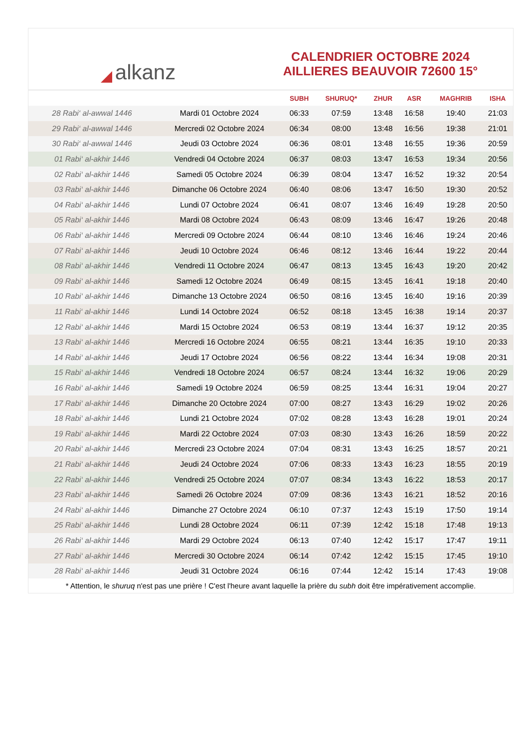◢ alkanz
CALENDRIER OCTOBRE 2024
AILLIERES BEAUVOIR 72600 15°
| | | SUBH | SHURUQ* | ZHUR | ASR | MAGHRIB | ISHA |
| --- | --- | --- | --- | --- | --- | --- | --- |
| 28 Rabi‘ al-awwal 1446 | Mardi 01 Octobre 2024 | 06:33 | 07:59 | 13:48 | 16:58 | 19:40 | 21:03 |
| 29 Rabi‘ al-awwal 1446 | Mercredi 02 Octobre 2024 | 06:34 | 08:00 | 13:48 | 16:56 | 19:38 | 21:01 |
| 30 Rabi‘ al-awwal 1446 | Jeudi 03 Octobre 2024 | 06:36 | 08:01 | 13:48 | 16:55 | 19:36 | 20:59 |
| 01 Rabi‘ al-akhir 1446 | Vendredi 04 Octobre 2024 | 06:37 | 08:03 | 13:47 | 16:53 | 19:34 | 20:56 |
| 02 Rabi‘ al-akhir 1446 | Samedi 05 Octobre 2024 | 06:39 | 08:04 | 13:47 | 16:52 | 19:32 | 20:54 |
| 03 Rabi‘ al-akhir 1446 | Dimanche 06 Octobre 2024 | 06:40 | 08:06 | 13:47 | 16:50 | 19:30 | 20:52 |
| 04 Rabi‘ al-akhir 1446 | Lundi 07 Octobre 2024 | 06:41 | 08:07 | 13:46 | 16:49 | 19:28 | 20:50 |
| 05 Rabi‘ al-akhir 1446 | Mardi 08 Octobre 2024 | 06:43 | 08:09 | 13:46 | 16:47 | 19:26 | 20:48 |
| 06 Rabi‘ al-akhir 1446 | Mercredi 09 Octobre 2024 | 06:44 | 08:10 | 13:46 | 16:46 | 19:24 | 20:46 |
| 07 Rabi‘ al-akhir 1446 | Jeudi 10 Octobre 2024 | 06:46 | 08:12 | 13:46 | 16:44 | 19:22 | 20:44 |
| 08 Rabi‘ al-akhir 1446 | Vendredi 11 Octobre 2024 | 06:47 | 08:13 | 13:45 | 16:43 | 19:20 | 20:42 |
| 09 Rabi‘ al-akhir 1446 | Samedi 12 Octobre 2024 | 06:49 | 08:15 | 13:45 | 16:41 | 19:18 | 20:40 |
| 10 Rabi‘ al-akhir 1446 | Dimanche 13 Octobre 2024 | 06:50 | 08:16 | 13:45 | 16:40 | 19:16 | 20:39 |
| 11 Rabi‘ al-akhir 1446 | Lundi 14 Octobre 2024 | 06:52 | 08:18 | 13:45 | 16:38 | 19:14 | 20:37 |
| 12 Rabi‘ al-akhir 1446 | Mardi 15 Octobre 2024 | 06:53 | 08:19 | 13:44 | 16:37 | 19:12 | 20:35 |
| 13 Rabi‘ al-akhir 1446 | Mercredi 16 Octobre 2024 | 06:55 | 08:21 | 13:44 | 16:35 | 19:10 | 20:33 |
| 14 Rabi‘ al-akhir 1446 | Jeudi 17 Octobre 2024 | 06:56 | 08:22 | 13:44 | 16:34 | 19:08 | 20:31 |
| 15 Rabi‘ al-akhir 1446 | Vendredi 18 Octobre 2024 | 06:57 | 08:24 | 13:44 | 16:32 | 19:06 | 20:29 |
| 16 Rabi‘ al-akhir 1446 | Samedi 19 Octobre 2024 | 06:59 | 08:25 | 13:44 | 16:31 | 19:04 | 20:27 |
| 17 Rabi‘ al-akhir 1446 | Dimanche 20 Octobre 2024 | 07:00 | 08:27 | 13:43 | 16:29 | 19:02 | 20:26 |
| 18 Rabi‘ al-akhir 1446 | Lundi 21 Octobre 2024 | 07:02 | 08:28 | 13:43 | 16:28 | 19:01 | 20:24 |
| 19 Rabi‘ al-akhir 1446 | Mardi 22 Octobre 2024 | 07:03 | 08:30 | 13:43 | 16:26 | 18:59 | 20:22 |
| 20 Rabi‘ al-akhir 1446 | Mercredi 23 Octobre 2024 | 07:04 | 08:31 | 13:43 | 16:25 | 18:57 | 20:21 |
| 21 Rabi‘ al-akhir 1446 | Jeudi 24 Octobre 2024 | 07:06 | 08:33 | 13:43 | 16:23 | 18:55 | 20:19 |
| 22 Rabi‘ al-akhir 1446 | Vendredi 25 Octobre 2024 | 07:07 | 08:34 | 13:43 | 16:22 | 18:53 | 20:17 |
| 23 Rabi‘ al-akhir 1446 | Samedi 26 Octobre 2024 | 07:09 | 08:36 | 13:43 | 16:21 | 18:52 | 20:16 |
| 24 Rabi‘ al-akhir 1446 | Dimanche 27 Octobre 2024 | 06:10 | 07:37 | 12:43 | 15:19 | 17:50 | 19:14 |
| 25 Rabi‘ al-akhir 1446 | Lundi 28 Octobre 2024 | 06:11 | 07:39 | 12:42 | 15:18 | 17:48 | 19:13 |
| 26 Rabi‘ al-akhir 1446 | Mardi 29 Octobre 2024 | 06:13 | 07:40 | 12:42 | 15:17 | 17:47 | 19:11 |
| 27 Rabi‘ al-akhir 1446 | Mercredi 30 Octobre 2024 | 06:14 | 07:42 | 12:42 | 15:15 | 17:45 | 19:10 |
| 28 Rabi‘ al-akhir 1446 | Jeudi 31 Octobre 2024 | 06:16 | 07:44 | 12:42 | 15:14 | 17:43 | 19:08 |
* Attention, le shuruq n'est pas une prière ! C'est l'heure avant laquelle la prière du subh doit être impérativement accomplie.